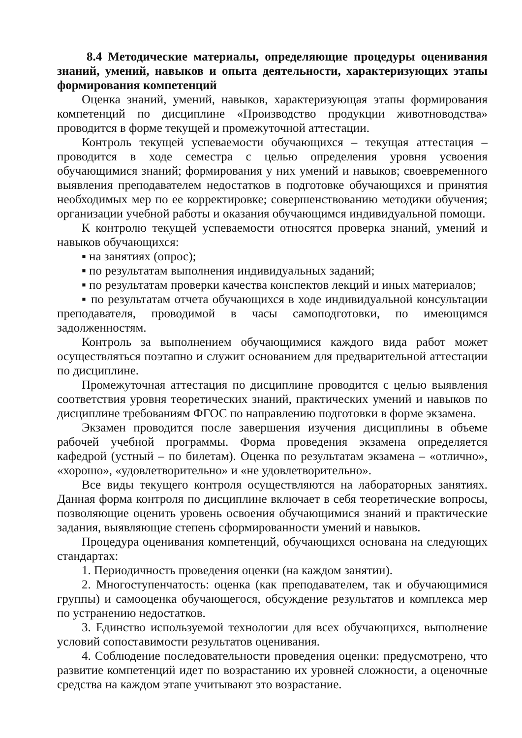8.4 Методические материалы, определяющие процедуры оценивания знаний, умений, навыков и опыта деятельности, характеризующих этапы формирования компетенций
Оценка знаний, умений, навыков, характеризующая этапы формирования компетенций по дисциплине «Производство продукции животноводства» проводится в форме текущей и промежуточной аттестации.
Контроль текущей успеваемости обучающихся – текущая аттестация – проводится в ходе семестра с целью определения уровня усвоения обучающимися знаний; формирования у них умений и навыков; своевременного выявления преподавателем недостатков в подготовке обучающихся и принятия необходимых мер по ее корректировке; совершенствованию методики обучения; организации учебной работы и оказания обучающимся индивидуальной помощи.
К контролю текущей успеваемости относятся проверка знаний, умений и навыков обучающихся:
▪ на занятиях (опрос);
▪ по результатам выполнения индивидуальных заданий;
▪ по результатам проверки качества конспектов лекций и иных материалов;
▪ по результатам отчета обучающихся в ходе индивидуальной консультации преподавателя, проводимой в часы самоподготовки, по имеющимся задолженностям.
Контроль за выполнением обучающимися каждого вида работ может осуществляться поэтапно и служит основанием для предварительной аттестации по дисциплине.
Промежуточная аттестация по дисциплине проводится с целью выявления соответствия уровня теоретических знаний, практических умений и навыков по дисциплине требованиям ФГОС по направлению подготовки в форме экзамена.
Экзамен проводится после завершения изучения дисциплины в объеме рабочей учебной программы. Форма проведения экзамена определяется кафедрой (устный – по билетам). Оценка по результатам экзамена – «отлично», «хорошо», «удовлетворительно» и «не удовлетворительно».
Все виды текущего контроля осуществляются на лабораторных занятиях. Данная форма контроля по дисциплине включает в себя теоретические вопросы, позволяющие оценить уровень освоения обучающимися знаний и практические задания, выявляющие степень сформированности умений и навыков.
Процедура оценивания компетенций, обучающихся основана на следующих стандартах:
1. Периодичность проведения оценки (на каждом занятии).
2. Многоступенчатость: оценка (как преподавателем, так и обучающимися группы) и самооценка обучающегося, обсуждение результатов и комплекса мер по устранению недостатков.
3. Единство используемой технологии для всех обучающихся, выполнение условий сопоставимости результатов оценивания.
4. Соблюдение последовательности проведения оценки: предусмотрено, что развитие компетенций идет по возрастанию их уровней сложности, а оценочные средства на каждом этапе учитывают это возрастание.